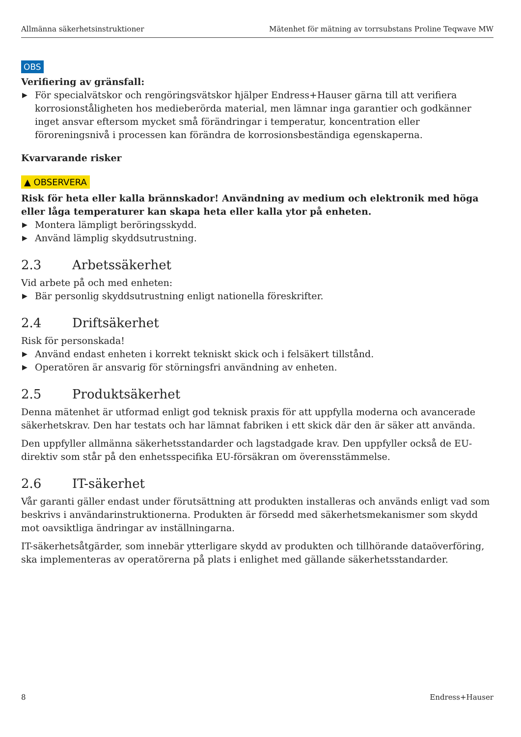Allmänna säkerhetsinstruktioner Mätenhet för mätning av torrsubstans Proline Teqwave MW
OBS
Verifiering av gränsfall:
▶ För specialvätskor och rengöringsvätskor hjälper Endress+Hauser gärna till att verifiera korrosionståligheten hos medieberörda material, men lämnar inga garantier och godkänner inget ansvar eftersom mycket små förändringar i temperatur, koncentration eller föroreningsnivå i processen kan förändra de korrosionsbeständiga egenskaperna.
Kvarvarande risker
▲ OBSERVERA
Risk för heta eller kalla brännskador! Användning av medium och elektronik med höga eller låga temperaturer kan skapa heta eller kalla ytor på enheten.
▶ Montera lämpligt beröringsskydd.
▶ Använd lämplig skyddsutrustning.
2.3 Arbetssäkerhet
Vid arbete på och med enheten:
▶ Bär personlig skyddsutrustning enligt nationella föreskrifter.
2.4 Driftsäkerhet
Risk för personskada!
▶ Använd endast enheten i korrekt tekniskt skick och i felsäkert tillstånd.
▶ Operatören är ansvarig för störningsfri användning av enheten.
2.5 Produktsäkerhet
Denna mätenhet är utformad enligt god teknisk praxis för att uppfylla moderna och avancerade säkerhetskrav. Den har testats och har lämnat fabriken i ett skick där den är säker att använda.
Den uppfyller allmänna säkerhetsstandarder och lagstadgade krav. Den uppfyller också de EU-direktiv som står på den enhetsspecifika EU-försäkran om överensstämmelse.
2.6 IT-säkerhet
Vår garanti gäller endast under förutsättning att produkten installeras och används enligt vad som beskrivs i användarinstruktionerna. Produkten är försedd med säkerhetsmekanismer som skydd mot oavsiktliga ändringar av inställningarna.
IT-säkerhetsåtgärder, som innebär ytterligare skydd av produkten och tillhörande dataöverföring, ska implementeras av operatörerna på plats i enlighet med gällande säkerhetsstandarder.
8 Endress+Hauser